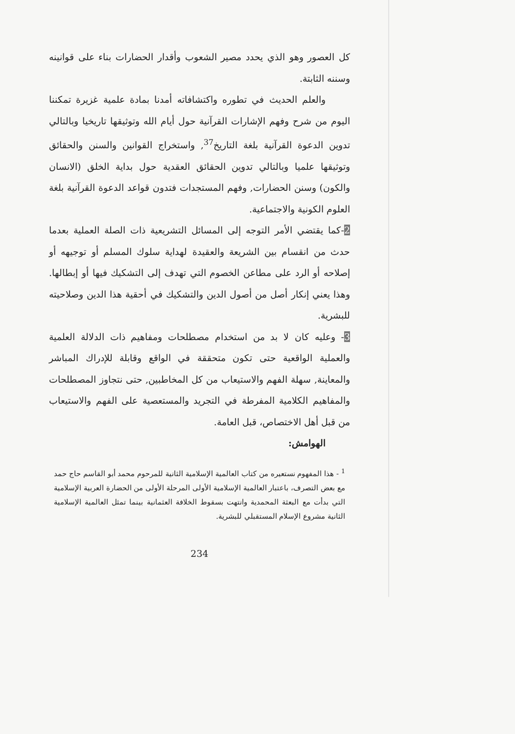كل العصور وهو الذي يحدد مصير الشعوب وأقدار الحضارات بناء على قوانينه وسننه الثابتة.
والعلم الحديث في تطوره واكتشافاته أمدنا بمادة علمية غزيرة تمكننا اليوم من شرح وفهم الإشارات القرآنية حول أيام الله وتوثيقها تاريخيا وبالتالي تدوين الدعوة القرآنية بلغة التاريخ<sup>37</sup>, واستخراج القوانين والسنن والحقائق وتوثيقها علميا وبالتالي تدوين الحقائق العقدية حول بداية الخلق (الانسان والكون) وسنن الحضارات, وفهم المستجدات فتدون قواعد الدعوة القرآنية بلغة العلوم الكونية والاجتماعية.
2-كما يقتضي الأمر التوجه إلى المسائل التشريعية ذات الصلة العملية بعدما حدث من انقسام بين الشريعة والعقيدة لهداية سلوك المسلم أو توجيهه أو إصلاحه أو الرد على مطاعن الخصوم التي تهدف إلى التشكيك فيها أو إبطالها. وهذا يعني إنكار أصل من أصول الدين والتشكيك في أحقية هذا الدين وصلاحيته للبشرية.
3- وعليه كان لا بد من استخدام مصطلحات ومفاهيم ذات الدلالة العلمية والعملية الواقعية حتى تكون متحققة في الواقع وقابلة للإدراك المباشر والمعاينة, سهلة الفهم والاستيعاب من كل المخاطبين, حتى نتجاوز المصطلحات والمفاهيم الكلامية المفرطة في التجريد والمستعصية على الفهم والاستيعاب من قبل أهل الاختصاص، قبل العامة.
الهوامش:
<sup>1</sup> - هذا المفهوم نستعيره من كتاب العالمية الإسلامية الثانية للمرحوم محمد أبو القاسم حاج حمد مع بعض التصرف، باعتبار العالمية الإسلامية الأولى المرحلة الأولى من الحضارة العربية الإسلامية التي بدأت مع البعثة المحمدية وانتهت بسقوط الخلافة العثمانية بينما تمثل العالمية الإسلامية الثانية مشروع الإسلام المستقبلي للبشرية.
234